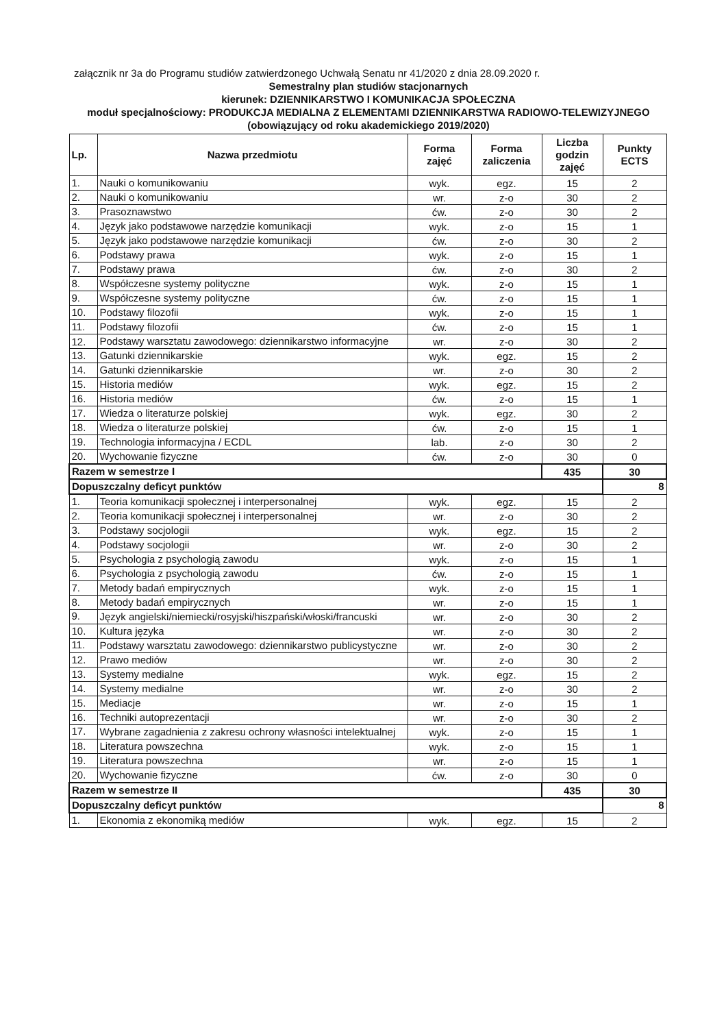załącznik nr 3a do Programu studiów zatwierdzonego Uchwałą Senatu nr 41/2020 z dnia 28.09.2020 r.
Semestralny plan studiów stacjonarnych
kierunek: DZIENNIKARSTWO I KOMUNIKACJA SPOŁECZNA
moduł specjalnościowy: PRODUKCJA MEDIALNA Z ELEMENTAMI DZIENNIKARSTWA RADIOWO-TELEWIZYJNEGO
(obowiązujący od roku akademickiego 2019/2020)
| Lp. | Nazwa przedmiotu | Forma zajęć | Forma zaliczenia | Liczba godzin zajęć | Punkty ECTS |
| --- | --- | --- | --- | --- | --- |
| 1. | Nauki o komunikowaniu | wyk. | egz. | 15 | 2 |
| 2. | Nauki o komunikowaniu | wr. | z-o | 30 | 2 |
| 3. | Prasoznawstwo | ćw. | z-o | 30 | 2 |
| 4. | Język jako podstawowe narzędzie komunikacji | wyk. | z-o | 15 | 1 |
| 5. | Język jako podstawowe narzędzie komunikacji | ćw. | z-o | 30 | 2 |
| 6. | Podstawy prawa | wyk. | z-o | 15 | 1 |
| 7. | Podstawy prawa | ćw. | z-o | 30 | 2 |
| 8. | Współczesne systemy polityczne | wyk. | z-o | 15 | 1 |
| 9. | Współczesne systemy polityczne | ćw. | z-o | 15 | 1 |
| 10. | Podstawy filozofii | wyk. | z-o | 15 | 1 |
| 11. | Podstawy filozofii | ćw. | z-o | 15 | 1 |
| 12. | Podstawy warsztatu zawodowego: dziennikarstwo informacyjne | wr. | z-o | 30 | 2 |
| 13. | Gatunki dziennikarskie | wyk. | egz. | 15 | 2 |
| 14. | Gatunki dziennikarskie | wr. | z-o | 30 | 2 |
| 15. | Historia mediów | wyk. | egz. | 15 | 2 |
| 16. | Historia mediów | ćw. | z-o | 15 | 1 |
| 17. | Wiedza o literaturze polskiej | wyk. | egz. | 30 | 2 |
| 18. | Wiedza o literaturze polskiej | ćw. | z-o | 15 | 1 |
| 19. | Technologia informacyjna / ECDL | lab. | z-o | 30 | 2 |
| 20. | Wychowanie fizyczne | ćw. | z-o | 30 | 0 |
| Razem w semestrze I | | | | 435 | 30 |
| Dopuszczalny deficyt punktów | | | | | 8 |
| 1. | Teoria komunikacji społecznej i interpersonalnej | wyk. | egz. | 15 | 2 |
| 2. | Teoria komunikacji społecznej i interpersonalnej | wr. | z-o | 30 | 2 |
| 3. | Podstawy socjologii | wyk. | egz. | 15 | 2 |
| 4. | Podstawy socjologii | wr. | z-o | 30 | 2 |
| 5. | Psychologia z psychologią zawodu | wyk. | z-o | 15 | 1 |
| 6. | Psychologia z psychologią zawodu | ćw. | z-o | 15 | 1 |
| 7. | Metody badań empirycznych | wyk. | z-o | 15 | 1 |
| 8. | Metody badań empirycznych | wr. | z-o | 15 | 1 |
| 9. | Język angielski/niemiecki/rosyjski/hiszpański/włoski/francuski | wr. | z-o | 30 | 2 |
| 10. | Kultura języka | wr. | z-o | 30 | 2 |
| 11. | Podstawy warsztatu zawodowego: dziennikarstwo publicystyczne | wr. | z-o | 30 | 2 |
| 12. | Prawo mediów | wr. | z-o | 30 | 2 |
| 13. | Systemy medialne | wyk. | egz. | 15 | 2 |
| 14. | Systemy medialne | wr. | z-o | 30 | 2 |
| 15. | Mediacje | wr. | z-o | 15 | 1 |
| 16. | Techniki autoprezentacji | wr. | z-o | 30 | 2 |
| 17. | Wybrane zagadnienia z zakresu ochrony własności intelektualnej | wyk. | z-o | 15 | 1 |
| 18. | Literatura powszechna | wyk. | z-o | 15 | 1 |
| 19. | Literatura powszechna | wr. | z-o | 15 | 1 |
| 20. | Wychowanie fizyczne | ćw. | z-o | 30 | 0 |
| Razem w semestrze II | | | | 435 | 30 |
| Dopuszczalny deficyt punktów | | | | | 8 |
| 1. | Ekonomia z ekonomiką mediów | wyk. | egz. | 15 | 2 |